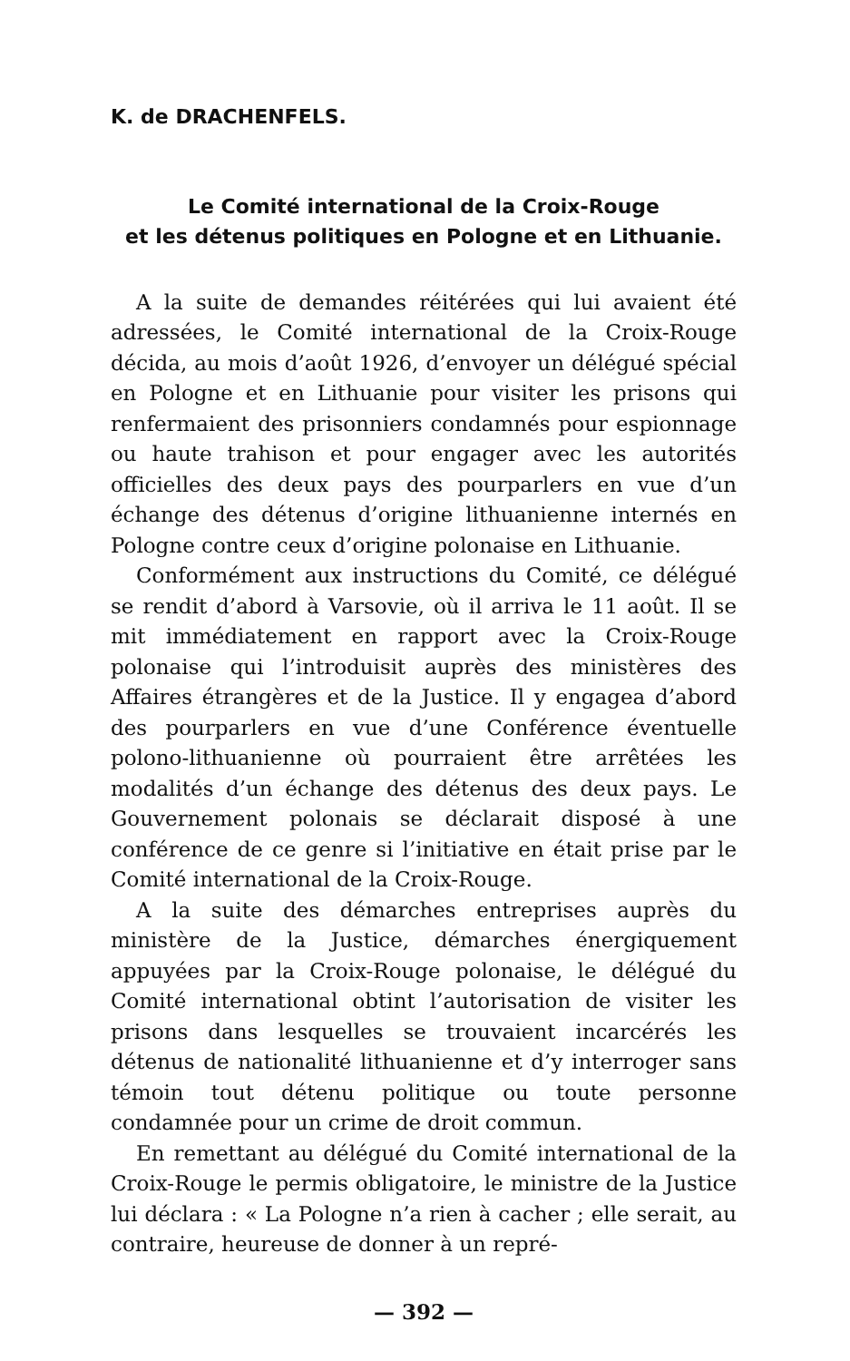K. de DRACHENFELS.
Le Comité international de la Croix-Rouge
et les détenus politiques en Pologne et en Lithuanie.
A la suite de demandes réitérées qui lui avaient été adressées, le Comité international de la Croix-Rouge décida, au mois d’août 1926, d’envoyer un délégué spécial en Pologne et en Lithuanie pour visiter les prisons qui renfermaient des prisonniers condamnés pour espionnage ou haute trahison et pour engager avec les autorités officielles des deux pays des pourparlers en vue d’un échange des détenus d’origine lithuanienne internés en Pologne contre ceux d’origine polonaise en Lithuanie.
Conformément aux instructions du Comité, ce délégué se rendit d’abord à Varsovie, où il arriva le 11 août. Il se mit immédiatement en rapport avec la Croix-Rouge polonaise qui l’introduisit auprès des ministères des Affaires étrangères et de la Justice. Il y engagea d’abord des pourparlers en vue d’une Conférence éventuelle polono-lithuanienne où pourraient être arrêtées les modalités d’un échange des détenus des deux pays. Le Gouvernement polonais se déclarait disposé à une conférence de ce genre si l’initiative en était prise par le Comité international de la Croix-Rouge.
A la suite des démarches entreprises auprès du ministère de la Justice, démarches énergiquement appuyées par la Croix-Rouge polonaise, le délégué du Comité international obtint l’autorisation de visiter les prisons dans lesquelles se trouvaient incarcérés les détenus de nationalité lithuanienne et d’y interroger sans témoin tout détenu politique ou toute personne condamnée pour un crime de droit commun.
En remettant au délégué du Comité international de la Croix-Rouge le permis obligatoire, le ministre de la Justice lui déclara : « La Pologne n’a rien à cacher ; elle serait, au contraire, heureuse de donner à un repré-
— 392 —